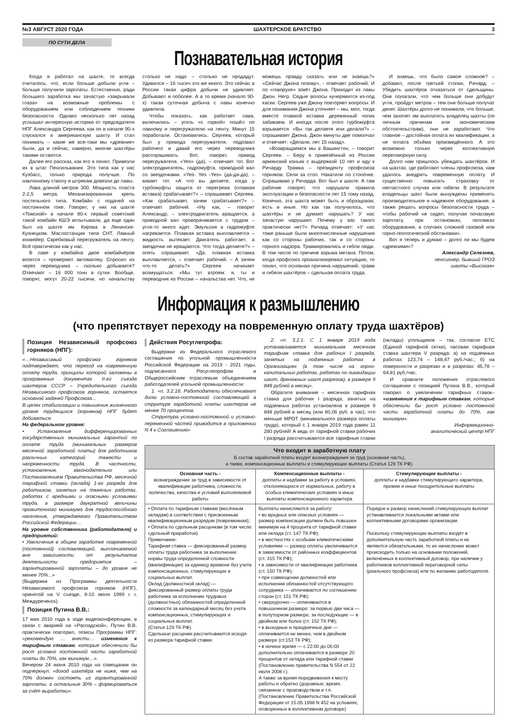№3 АВГУСТ 2020 ГОДА ШАХТЕРСКОЕ БРАТСТВО 3
ПО СУТИ ДЕЛА
Познавательная история
Когда я работал на шахте, то всегда считалось, что, если больше добыли угля – больше получили зарплаты. Естественно, ради большего заработка мы зачастую «закрывали глаза» на возможные проблемы с оборудованием или соблюдением техники безопасности. Однако несколько лет назад услышал интересную историю от председателя НПГ Александра Сергеева, как он в начале 90-х спускался в американскую шахту. И стал понимать – какие же все-таки мы «древние» были, да и сейчас, наверно, многие шахтёры такими остаются.
Далее его рассказ, как его я понял. Привезли их в штат Пенсильвания. Это типа как у нас Кузбасс, только природа получше. По наклонному стволу и штрекам довезли до лавы.
Лава длиной метров 300. Мощность пласта 2-2,5 метра. Механизированная крепь постельного типа. Комбайн с подачей на постоянном токе. Говорит, у них на шахте «Томской» в начале 80-х первый советский такой комбайн КШЭ испытывали, да еще один был на шахте им. Кирова в Ленинске-Кузнецком. Маслостанция типа СНТ. Лавный конвейер. Скребковый перегружатель на ленту. Всё практически как у нас.
В лаве у комбайна двое комбайнёров возятся – проверяют автоматику. Спросил их через переводчика – сколько добываете? Отвечают – 16 000 тонн в сутки. Вообще, говорят, могут 20-22 тысячи, но начальству столько не надо – столько не продадут. Удивился – 16 тысяч это же много. Это сейчас в России такая цифра добычи не удивляет. Добывают и поболее. А в то время (начало 90-х) такая суточная добыча с лавы конечно удивляла.
Чтобы показать, как работает лава, включились – уголь «с горкой» пошёл по лавному и перегружателю на ленту. Минут 15 поработали. Остановились. Сергеев, который был у привода перегружателя, подозвал рабочего и давай его через переводчика расспрашивать. Вот, говорит, привод перегружателя. «Yes» (да), – отвечает тот. Вот электродвигатель, гидромуфта, приводной вал со звездочками. «Yes- Yes -Yes» (да-да-да), – кивает тот. «А что вы делаете, когда у турбомуфты защита от перегрева (плавкая вставка) срабатывает?» – спрашивает Сергеев. «Как срабатывает, зачем срабатывает?» – отвечает рабочий. «Ну как, – говорит Александр, – электродвигатель вращается, а приводной вал проворачивается с трудом – угля-то много идет. Эмульсия в гидромуфте нагревается. Плавкая вставка выплавляется – жидкость вытекает. Двигатель работает, а звездочки не вращаются. Что тогда делаете?» – опять спрашивает. «Да, плавкая вставка выплавляется, – отвечает рабочий. – А зачем что-то делать?» Сергеев начинает возмущаться: «Мы тут втроем: я, ты и переводчик из России – начальства нет. Что, не можешь правду сказать или не знаешь?» «Сейчас Джона позову», - отвечает рабочий. И по «говорухе» зовёт Джона. Приходит из лавы Джон. Негр. Седые волосы кучерявятся из-под каски. Сергеев уже Джону повторяет вопросы. И для понимания Джона уточняет – мы, мол, тогда вместо плавкой вставки деревянный чопик забиваем. И иногда после этого турбомуфта взрывается. «Вы так делаете или делали?» – спрашивает Джона. Джон минуты две помолчал и отвечает: «Делали, лет 15 назад».
«Возвращаемся мы в Вашингтон, – говорит Сергеев. – Беру я привезённый из России армянский коньяк с выдержкой 10 лет и иду к Ричарду Трамка – президенту профсоюза горняков. Сели за стол. Накатили по стопочке. Спрашиваю у Ричарда. Вот был в шахте. А там рабочие говорят, что нарушали правила эксплуатации и безопасности лет 15 тому назад. Конечно, эта шахта может быть и образцовая, есть и иные. Но как так получилось, что шахтёры и не думают нарушать? У нас зачастую нарушают. Почему у вас такого практически нет?» Ричард отвечает: «У нас тоже раньше были многочисленные нарушения как со стороны рабочих, так и со стороны горного надзора. Травмировались и гибли люди. В том числе по причине взрыва метана. Потом, когда профсоюз проанализировал ситуацию, то понял, что основная причина нарушений, травм и гибели шахтёров – сдельная оплата труда.
И знаешь, что было самое сложное? – добавил, после третьей стопки, Ричард. – Убедить шахтёров отказаться от сдельщины. Они полагали, что чем больше они добудут угля, пройдут метров – тем они больше получат денег. Шахтёры долго не понимали, что больше, чем захочет им выплатить владелец шахты (по личным причинам или экономическим обстоятельствам), они не заработают. Что главное – достойная оплата их квалификации, а не оплата объёма произведённого. А это возможно только через коллективную переговорную силу.
Долго нам пришлось убеждать шахтёров. И на шахтах, где работают члены профсоюза, нам удалось внедрить повременную оплату. И существенно повысить страховку от несчастного случая или гибели. В результате владельцы шахт были вынуждены применять производительное и надежное оборудование, а также решать вопросы безопасности труда – чтобы рабочий не сидел, получая почасовую зарплату, при остановках, поломках оборудования, в случаях сложной газовой или горно-геологической обстановки».
Вот я теперь и думаю – долго ли мы будем «древними»?
Александр Селезнев,
пенсионер, бывший ГРОЗ
шахты «Высокая»
Информация к размышлению
(что препятствует переходу на повременную оплату труда шахтёров)
Позиция Независимый профсоюз горняков (НПГ):
«…Независимый профсоюз горняков подтверждает, что переход на повременную оплату труда, принципы которой заложены в программных документах II-го съезда шахтеров СССР – Учредительного съезда Независимого профсоюза горняков, остается основной задачей Профсоюза...
В целях стабилизации и повышения жизненного уровня трудящихся (горняков) НПГ будет добиваться:
На федеральном уровне:
• Установление дифференцированных государственных минимальных гарантий по оплате труда (минимальных размеров месячной заработной платы) для работников различных категорий тяжести и напряженности труда. В частности, установления, законодательно или Постановлением Правительства РФ, месячной тарифной ставки (оклада) 1-го разряда для работников, занятых на тяжелых работах, работах с вредными и опасными условиями труда, в размере двукратной величины прожиточного минимума для трудоспособного населения, утверждаемого Правительством Российской Федерации…
На уровне собственника (работодателя) и предприятий:
• Увеличения в общем заработке повременной (постоянной) составляющей, выплачиваемой вне зависимости от результатов деятельности предприятия – гарантированной зарплаты – до уровня не менее 70%...»
(Выдержки из Программы деятельности Независимого профсоюза горняков (НПГ), принятой на V съезде, 8-10 июля 1999 г. г. Междуреченск).
Позиция Путина В.В.:
17 мая 2010 года в ходе видеоконференции, в связи с аварией на «Распадской», Путин В.В. практически повторил, тезисы Программы НПГ: «рекомендую … внести… изменения к тарифным ставкам, которые обеспечили бы рост условно постоянной части заработной платы до 70%, как минимум…».
Вечером 24 июня 2010 года на совещании он подчеркнул: «доход шахтёра не ниже, чем на 70% должен состоять из гарантированной зарплаты, а остальные 30% – формироваться за счёт выработки».
Действия Росуглепрофа:
Выдержки из Федерального отраслевого соглашения по угольной промышленности Российской Федерации на 2019 - 2021 годы, подписанного Росуглепрофом и Общероссийским отраслевым объединением работодателей угольной промышленности:
1. «п. 3.2.18. Работодатели обеспечивают долю условно-постоянной составляющей в структуре заработной платы шахтеров не менее 70 процентов.
Структура условно-постоянной и условно-переменной частей приводится в приложении N 4 к Соглашению»
2. «п. 3.2.1. С 1 января 2019 года устанавливается минимальная месячная тарифная ставка для рабочих I разряда, занятых на подземных работах в Организациях (в том числе на горно-капитальных работах, работах по ликвидации шахт, дренажных шахт разрезов), в размере 9 848 рублей в месяц».
Обратите внимание – месячная тарифная ставка для рабочих I разряда, занятых на подземных работах установлена в размере 9 848 рублей в месяц (или 80,06 руб. в час), что меньше МРОТ (минимального размера оплаты труда), который с 1 января 2019 года равен 11 280 рублей! А ведь от тарифной ставки рабочих I разряда рассчитываются все тарифные ставки (оклады) угольщиков – так, согласно ЕТС (Единой тарифной сетки), часовая тарифная ставка шахтера V разряда: а) на подземных работах: 123,74 – 148,47 руб./час.; б) на поверхности и разрезах и в разрезах: 45,78 – 64,81 руб./час.
И сравните положения отраслевого соглашения с позицией Путина В.В., который говорил о увеличении тарифных ставок– «изменения к тарифным ставкам, которые обеспечили бы рост условно постоянной части заработной платы до 70%, как минимум».
Информационно-
аналитический центр НПГ
| Что входит в заработную плату В состав заработной платы входит вознаграждения за труд (основная часть), а также, компенсационные выплаты и стимулирующие выплаты (Статья 129 ТК РФ). | | |
| --- | --- | --- |
| Основная часть - вознаграждение за труд в зависимости от квалификации работника, сложности, количества, качества и условий выполняемой работы | Компенсационные выплаты - доплаты и надбавки за работу в условиях, отклоняющихся от нормальных, работу в особых климатических условиях и иные выплаты компенсационного характера | Стимулирующие выплаты - доплаты и надбавки стимулирующего характера, премии и иные поощрительные выплаты |
| • Оплата по тарифным ставкам (месячным окладам) в соответствии с присвоенным квалификационным разрядом (повременная); • Оплата по сдельным расценкам (в том числе сдельный приработок) Примечание: Тарифная ставка — фиксированный размер оплаты труда работника за выполнение нормы труда определенной сложности (квалификации) за единицу времени без учета компенсационных, стимулирующих и социальных выплат. Оклад (должностной оклад) — фиксированный размер оплаты труда работника за исполнение трудовых (должностных) обязанностей определенной сложности за календарный месяц без учета компенсационных, стимулирующих и социальных выплат. (Статья 129 ТК РФ). Сдельные расценки рассчитываются исходя из размера тарифной ставки. | Выплаты начисляются за работу: • во вредных или опасных условиях — размер компенсации должен быть повышен минимум на 4 процента от тарифной ставки или оклада (ст. 147 ТК РФ); • в местностях с особыми климатическими условиями — размер оплаты увеличивается в зависимости от районных коэффициентов (ст. 315 ТК РФ); • в зависимости от квалификации работника (ст. 150 ТК РФ); • при совмещении должностей или исполнении обязанностей отсутствующего сотрудника — оплачивается по соглашению сторон (ст. 151 ТК РФ); • сверхурочно — оплачивается в повышенном размере: за первые два часа — в полуторном размере, за последующие — в двойном или более (ст. 152 ТК РФ); • в выходные и праздничные дни — оплачивается не менее, чем в двойном размере (ст.153 ТК РФ); • в ночное время — с 22:00 до 06:00 дополнительно оплачивается в размере 20 процентов от оклада или тарифной ставки (Постановление правительства N 554 от 22 июля 2008 г.). А также за время передвижения к месту работы и обратно (дорожные; время, связанное с производством и т.п. (Постановление Правительства Российской Федерации от 15.05.1998 N 452 на условиях, оговоренных в коллективном договоре) | Порядок и размер начислений стимулирующих выплат устанавливается локальными актами или коллективными договорами организации. Поскольку стимулирующие выплаты входят в дополнительную часть заработной платы и не являются обязательными, то их начисление может происходить только на основании положений, включённых в коллективный договор, при наличии у работников коллективной переговорной силы (реального профсоюза) или по желанию работодателя. |